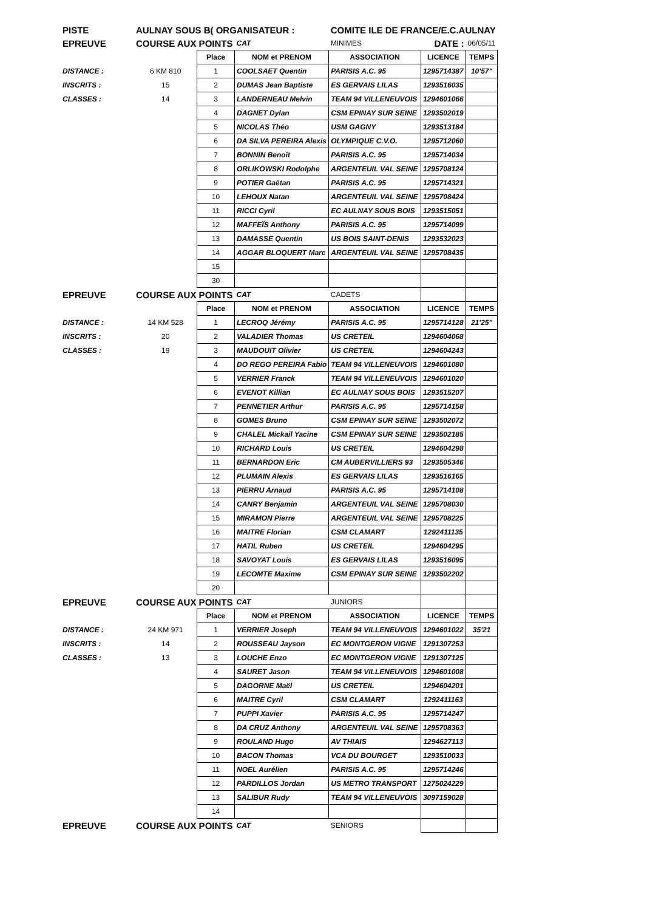| PISTE | AULNAY SOUS B( ORGANISATEUR : | | | COMITE ILE DE FRANCE/E.C.AULNAY | | |
| EPREUVE | COURSE AUX POINTS | | CAT | MINIMES | DATE : | 06/05/11 |
| | | Place | NOM et PRENOM | ASSOCIATION | LICENCE | TEMPS |
| DISTANCE : | 6 KM 810 | 1 | COOLSAET Quentin | PARISIS A.C. 95 | 1295714387 | 10'57" |
| INSCRITS : | 15 | 2 | DUMAS Jean Baptiste | ES GERVAIS LILAS | 1293516035 | |
| CLASSES : | 14 | 3 | LANDERNEAU Melvin | TEAM 94 VILLENEUVOIS | 1294601066 | |
| | | 4 | DAGNET Dylan | CSM EPINAY SUR SEINE | 1293502019 | |
| | | 5 | NICOLAS Théo | USM GAGNY | 1293513184 | |
| | | 6 | DA SILVA PEREIRA Alexis | OLYMPIQUE C.V.O. | 1295712060 | |
| | | 7 | BONNIN Benoît | PARISIS A.C. 95 | 1295714034 | |
| | | 8 | ORLIKOWSKI Rodolphe | ARGENTEUIL VAL SEINE | 1295708124 | |
| | | 9 | POTIER Gaëtan | PARISIS A.C. 95 | 1295714321 | |
| | | 10 | LEHOUX Natan | ARGENTEUIL VAL SEINE | 1295708424 | |
| | | 11 | RICCI Cyril | EC AULNAY SOUS BOIS | 1293515051 | |
| | | 12 | MAFFEÏS Anthony | PARISIS A.C. 95 | 1295714099 | |
| | | 13 | DAMASSE Quentin | US BOIS SAINT-DENIS | 1293532023 | |
| | | 14 | AGGAR BLOQUERT Marc | ARGENTEUIL VAL SEINE | 1295708435 | |
| | | 15 | | | | |
| | | 30 | | | | |
| EPREUVE | COURSE AUX POINTS | | CAT | CADETS | | |
| | | Place | NOM et PRENOM | ASSOCIATION | LICENCE | TEMPS |
| DISTANCE : | 14 KM 528 | 1 | LECROQ Jérémy | PARISIS A.C. 95 | 1295714128 | 21'25" |
| INSCRITS : | 20 | 2 | VALADIER Thomas | US CRETEIL | 1294604068 | |
| CLASSES : | 19 | 3 | MAUDOUIT Olivier | US CRETEIL | 1294604243 | |
| | | 4 | DO REGO PEREIRA Fabio | TEAM 94 VILLENEUVOIS | 1294601080 | |
| | | 5 | VERRIER Franck | TEAM 94 VILLENEUVOIS | 1294601020 | |
| | | 6 | EVENOT Killian | EC AULNAY SOUS BOIS | 1293515207 | |
| | | 7 | PENNETIER Arthur | PARISIS A.C. 95 | 1295714158 | |
| | | 8 | GOMES Bruno | CSM EPINAY SUR SEINE | 1293502072 | |
| | | 9 | CHALEL Mickail Yacine | CSM EPINAY SUR SEINE | 1293502185 | |
| | | 10 | RICHARD Louis | US CRETEIL | 1294604298 | |
| | | 11 | BERNARDON Eric | CM AUBERVILLIERS 93 | 1293505346 | |
| | | 12 | PLUMAIN Alexis | ES GERVAIS LILAS | 1293516165 | |
| | | 13 | PIERRU Arnaud | PARISIS A.C. 95 | 1295714108 | |
| | | 14 | CANRY Benjamin | ARGENTEUIL VAL SEINE | 1295708030 | |
| | | 15 | MIRAMON Pierre | ARGENTEUIL VAL SEINE | 1295708225 | |
| | | 16 | MAITRE Florian | CSM CLAMART | 1292411135 | |
| | | 17 | HATIL Ruben | US CRETEIL | 1294604295 | |
| | | 18 | SAVOYAT Louis | ES GERVAIS LILAS | 1293516095 | |
| | | 19 | LECOMTE Maxime | CSM EPINAY SUR SEINE | 1293502202 | |
| | | 20 | | | | |
| EPREUVE | COURSE AUX POINTS | | CAT | JUNIORS | | |
| | | Place | NOM et PRENOM | ASSOCIATION | LICENCE | TEMPS |
| DISTANCE : | 24 KM 971 | 1 | VERRIER Joseph | TEAM 94 VILLENEUVOIS | 1294601022 | 35'21 |
| INSCRITS : | 14 | 2 | ROUSSEAU Jayson | EC MONTGERON VIGNE | 1291307253 | |
| CLASSES : | 13 | 3 | LOUCHE Enzo | EC MONTGERON VIGNE | 1291307125 | |
| | | 4 | SAURET Jason | TEAM 94 VILLENEUVOIS | 1294601008 | |
| | | 5 | DAGORNE Maël | US CRETEIL | 1294604201 | |
| | | 6 | MAITRE Cyril | CSM CLAMART | 1292411163 | |
| | | 7 | PUPPI Xavier | PARISIS A.C. 95 | 1295714247 | |
| | | 8 | DA CRUZ Anthony | ARGENTEUIL VAL SEINE | 1295708363 | |
| | | 9 | ROULAND Hugo | AV THIAIS | 1294627113 | |
| | | 10 | BACON Thomas | VCA DU BOURGET | 1293510033 | |
| | | 11 | NOEL Aurélien | PARISIS A.C. 95 | 1295714246 | |
| | | 12 | PARDILLOS Jordan | US METRO TRANSPORT | 1275024229 | |
| | | 13 | SALIBUR Rudy | TEAM 94 VILLENEUVOIS | 3097159028 | |
| | | 14 | | | | |
| EPREUVE | COURSE AUX POINTS | | CAT | SENIORS | | |